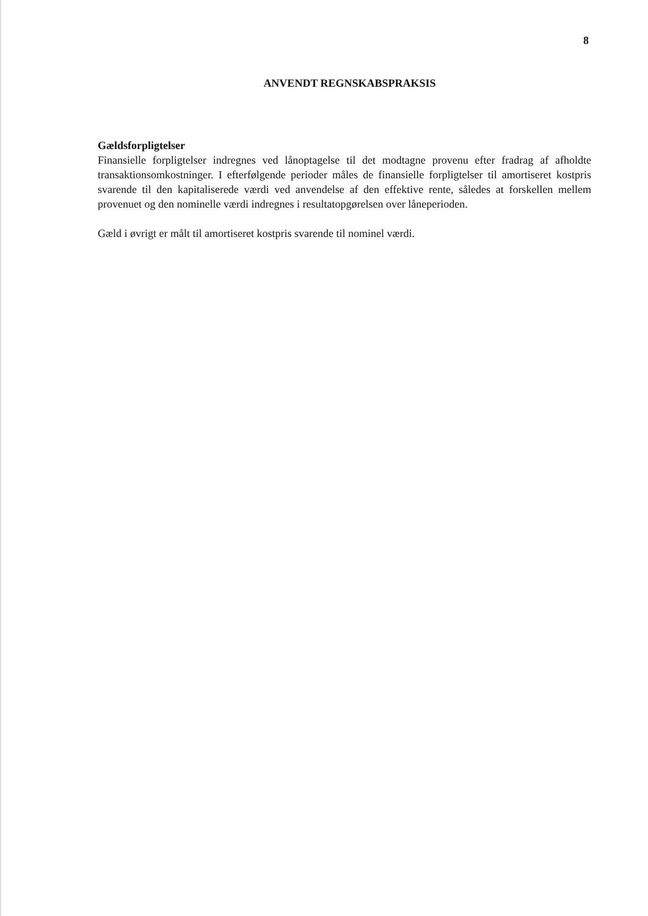8
ANVENDT REGNSKABSPRAKSIS
Gældsforpligtelser
Finansielle forpligtelser indregnes ved lånoptagelse til det modtagne provenu efter fradrag af afholdte transaktionsomkostninger. I efterfølgende perioder måles de finansielle forpligtelser til amortiseret kostpris svarende til den kapitaliserede værdi ved anvendelse af den effektive rente, således at forskellen mellem provenuet og den nominelle værdi indregnes i resultatopgørelsen over låneperioden.
Gæld i øvrigt er målt til amortiseret kostpris svarende til nominel værdi.